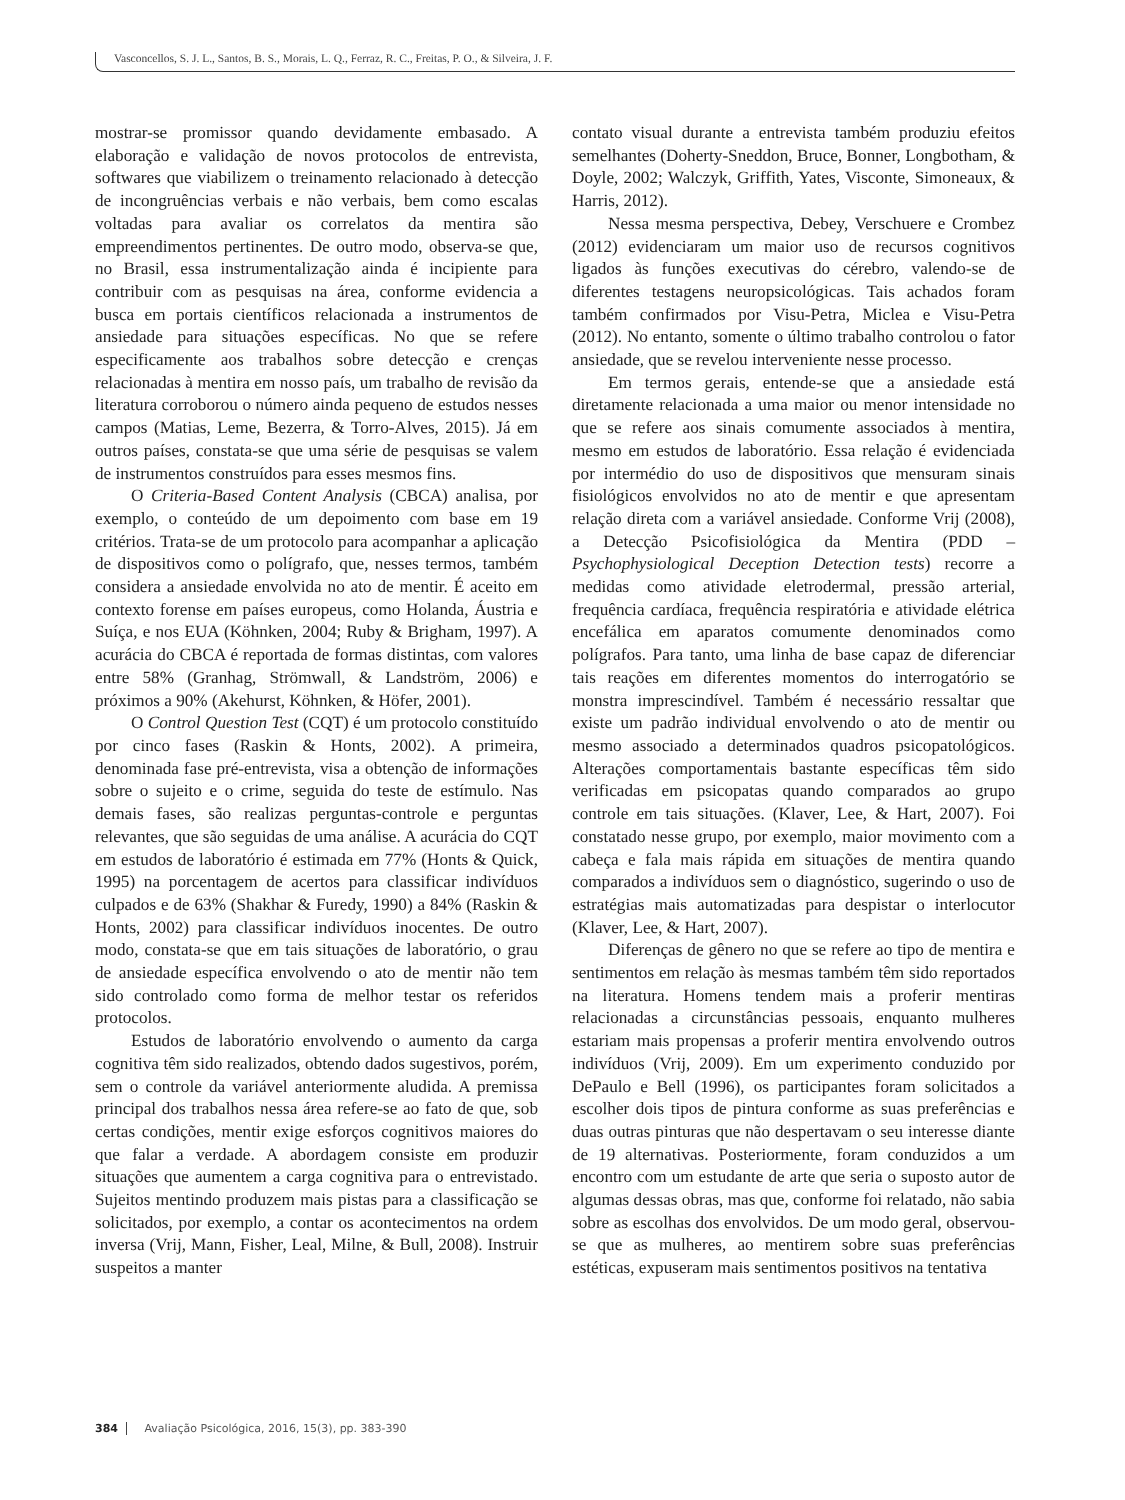Vasconcellos, S. J. L., Santos, B. S., Morais, L. Q., Ferraz, R. C., Freitas, P. O., & Silveira, J. F.
mostrar-se promissor quando devidamente embasado. A elaboração e validação de novos protocolos de entrevista, softwares que viabilizem o treinamento relacionado à detecção de incongruências verbais e não verbais, bem como escalas voltadas para avaliar os correlatos da mentira são empreendimentos pertinentes. De outro modo, observa-se que, no Brasil, essa instrumentalização ainda é incipiente para contribuir com as pesquisas na área, conforme evidencia a busca em portais científicos relacionada a instrumentos de ansiedade para situações específicas. No que se refere especificamente aos trabalhos sobre detecção e crenças relacionadas à mentira em nosso país, um trabalho de revisão da literatura corroborou o número ainda pequeno de estudos nesses campos (Matias, Leme, Bezerra, & Torro-Alves, 2015). Já em outros países, constata-se que uma série de pesquisas se valem de instrumentos construídos para esses mesmos fins.
O Criteria-Based Content Analysis (CBCA) analisa, por exemplo, o conteúdo de um depoimento com base em 19 critérios. Trata-se de um protocolo para acompanhar a aplicação de dispositivos como o polígrafo, que, nesses termos, também considera a ansiedade envolvida no ato de mentir. É aceito em contexto forense em países europeus, como Holanda, Áustria e Suíça, e nos EUA (Köhnken, 2004; Ruby & Brigham, 1997). A acurácia do CBCA é reportada de formas distintas, com valores entre 58% (Granhag, Strömwall, & Landström, 2006) e próximos a 90% (Akehurst, Köhnken, & Höfer, 2001).
O Control Question Test (CQT) é um protocolo constituído por cinco fases (Raskin & Honts, 2002). A primeira, denominada fase pré-entrevista, visa a obtenção de informações sobre o sujeito e o crime, seguida do teste de estímulo. Nas demais fases, são realizas perguntas-controle e perguntas relevantes, que são seguidas de uma análise. A acurácia do CQT em estudos de laboratório é estimada em 77% (Honts & Quick, 1995) na porcentagem de acertos para classificar indivíduos culpados e de 63% (Shakhar & Furedy, 1990) a 84% (Raskin & Honts, 2002) para classificar indivíduos inocentes. De outro modo, constata-se que em tais situações de laboratório, o grau de ansiedade específica envolvendo o ato de mentir não tem sido controlado como forma de melhor testar os referidos protocolos.
Estudos de laboratório envolvendo o aumento da carga cognitiva têm sido realizados, obtendo dados sugestivos, porém, sem o controle da variável anteriormente aludida. A premissa principal dos trabalhos nessa área refere-se ao fato de que, sob certas condições, mentir exige esforços cognitivos maiores do que falar a verdade. A abordagem consiste em produzir situações que aumentem a carga cognitiva para o entrevistado. Sujeitos mentindo produzem mais pistas para a classificação se solicitados, por exemplo, a contar os acontecimentos na ordem inversa (Vrij, Mann, Fisher, Leal, Milne, & Bull, 2008). Instruir suspeitos a manter
contato visual durante a entrevista também produziu efeitos semelhantes (Doherty-Sneddon, Bruce, Bonner, Longbotham, & Doyle, 2002; Walczyk, Griffith, Yates, Visconte, Simoneaux, & Harris, 2012).
Nessa mesma perspectiva, Debey, Verschuere e Crombez (2012) evidenciaram um maior uso de recursos cognitivos ligados às funções executivas do cérebro, valendo-se de diferentes testagens neuropsicológicas. Tais achados foram também confirmados por Visu-Petra, Miclea e Visu-Petra (2012). No entanto, somente o último trabalho controlou o fator ansiedade, que se revelou interveniente nesse processo.
Em termos gerais, entende-se que a ansiedade está diretamente relacionada a uma maior ou menor intensidade no que se refere aos sinais comumente associados à mentira, mesmo em estudos de laboratório. Essa relação é evidenciada por intermédio do uso de dispositivos que mensuram sinais fisiológicos envolvidos no ato de mentir e que apresentam relação direta com a variável ansiedade. Conforme Vrij (2008), a Detecção Psicofisiológica da Mentira (PDD – Psychophysiological Deception Detection tests) recorre a medidas como atividade eletrodermal, pressão arterial, frequência cardíaca, frequência respiratória e atividade elétrica encefálica em aparatos comumente denominados como polígrafos. Para tanto, uma linha de base capaz de diferenciar tais reações em diferentes momentos do interrogatório se monstra imprescindível. Também é necessário ressaltar que existe um padrão individual envolvendo o ato de mentir ou mesmo associado a determinados quadros psicopatológicos. Alterações comportamentais bastante específicas têm sido verificadas em psicopatas quando comparados ao grupo controle em tais situações. (Klaver, Lee, & Hart, 2007). Foi constatado nesse grupo, por exemplo, maior movimento com a cabeça e fala mais rápida em situações de mentira quando comparados a indivíduos sem o diagnóstico, sugerindo o uso de estratégias mais automatizadas para despistar o interlocutor (Klaver, Lee, & Hart, 2007).
Diferenças de gênero no que se refere ao tipo de mentira e sentimentos em relação às mesmas também têm sido reportados na literatura. Homens tendem mais a proferir mentiras relacionadas a circunstâncias pessoais, enquanto mulheres estariam mais propensas a proferir mentira envolvendo outros indivíduos (Vrij, 2009). Em um experimento conduzido por DePaulo e Bell (1996), os participantes foram solicitados a escolher dois tipos de pintura conforme as suas preferências e duas outras pinturas que não despertavam o seu interesse diante de 19 alternativas. Posteriormente, foram conduzidos a um encontro com um estudante de arte que seria o suposto autor de algumas dessas obras, mas que, conforme foi relatado, não sabia sobre as escolhas dos envolvidos. De um modo geral, observou-se que as mulheres, ao mentirem sobre suas preferências estéticas, expuseram mais sentimentos positivos na tentativa
384 Avaliação Psicológica, 2016, 15(3), pp. 383-390